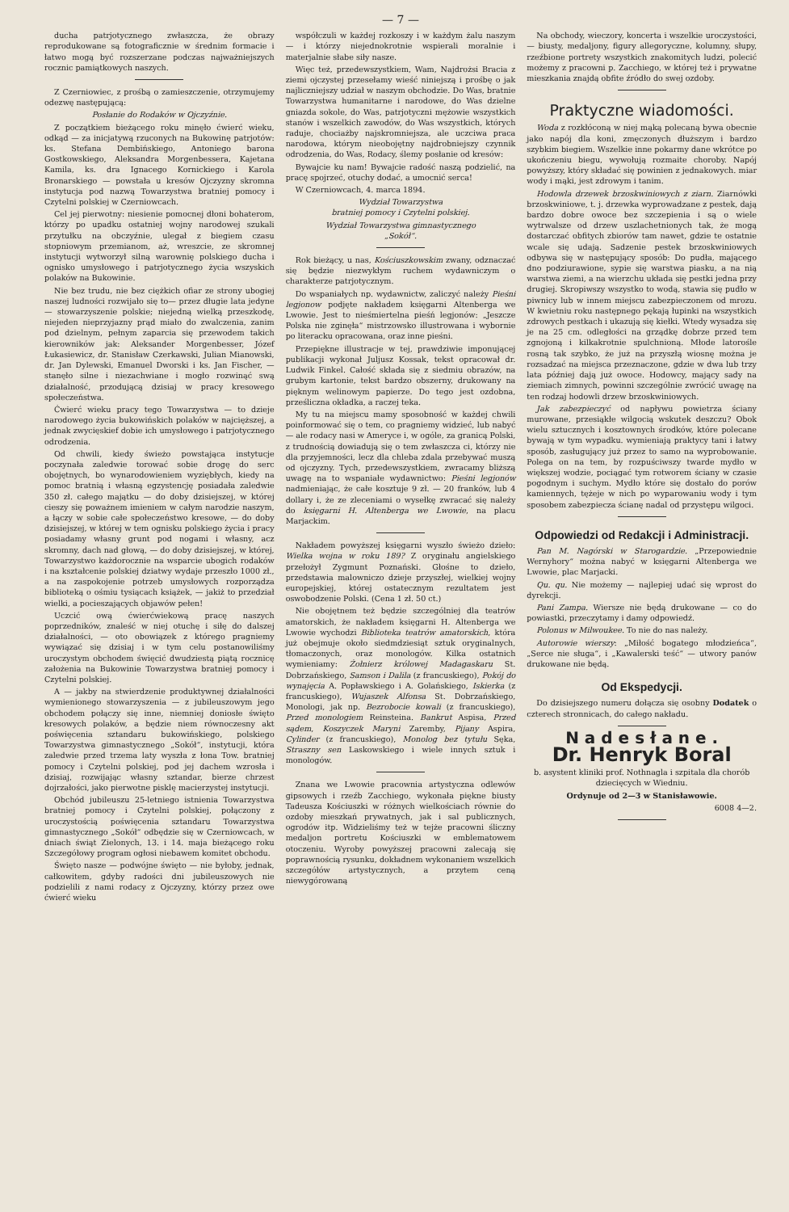— 7 —
ducha patrjotycznego zwłaszcza, że obrazy reprodukowane są fotograficznie w średnim formacie i łatwo mogą być rozszerzane podczas najważniejszych rocznic pamiątkowych naszych.
Z Czerniowiec, z prośbą o zamieszczenie, otrzymujemy odezwę następującą:
Posłanie do Rodaków w Ojczyźnie.
Z początkiem bieżącego roku minęło ćwierć wieku, odkąd — za inicjatywą rzuconych na Bukowinę patrjotów: ks. Stefana Dembińskiego, Antoniego barona Gostkowskiego, Aleksandra Morgenbessera, Kajetana Kamila, ks. dra Ignacego Kornickiego i Karola Bronarskiego — powstała u kresów Ojczyzny skromna instytucja pod nazwą Towarzystwa bratniej pomocy i Czytelni polskiej w Czerniowcach.
Cel jej pierwotny: niesienie pomocnej dłoni bohaterom, którzy po upadku ostatniej wojny narodowej szukali przytułku na obczyźnie, ulegał z biegiem czasu stopniowym przemianom, aż, wreszcie, ze skromnej instytucji wytworzył silną warownię polskiego ducha i ognisko umysłowego i patrjotycznego życia wszyskich polaków na Bukowinie.
Nie bez trudu, nie bez ciężkich ofiar ze strony ubogiej naszej ludności rozwijało się to— przez długie lata jedyne — stowarzyszenie polskie; niejedną wielką przeszkodę, niejeden nieprzyjazny prąd miało do zwalczenia, zanim pod dzielnym, pełnym zaparcia się przewodem takich kierowników jak: Aleksander Morgenbesser, Józef Łukasiewicz, dr. Stanisław Czerkawski, Julian Mianowski, dr. Jan Dylewski, Emanuel Dworski i ks. Jan Fischer, — stanęło silne i niezachwiane i mogło rozwinąć swą działalność, przodującą dzisiaj w pracy kresowego społeczeństwa.
Ćwierć wieku pracy tego Towarzystwa — to dzieje narodowego życia bukowińskich polaków w najcięższej, a jednak zwycięskief dobie ich umysłowego i patrjotycznego odrodzenia.
Od chwili, kiedy świeżo powstająca instytucje poczynała zaledwie torować sobie drogę do serc obojętnych, bo wynarodowieniem wyziębłych, kiedy na pomoc bratnią i własną egzystencję posiadała zaledwie 350 zł. całego majątku — do doby dzisiejszej, w której cieszy się poważnem imieniem w całym narodzie naszym, a łączy w sobie całe społeczeństwo kresowe, — do doby dzisiejszej, w której w tem ognisku polskiego życia i pracy posiadamy własny grunt pod nogami i własny, acz skromny, dach nad głową, — do doby dzisiejszej, w której, Towarzystwo każdorocznie na wsparcie ubogich rodaków i na kształcenie polskiej dziatwy wydaje przeszło 1000 zł., a na zaspokojenie potrzeb umysłowych rozporządza biblioteką o ośmiu tysiącach książek, — jakiż to przedział wielki, a pocieszających objawów pełen!
Uczcić ową ćwierćwiekową pracę naszych poprzedników, znaleść w niej otuchę i siłę do dalszej działalności, — oto obowiązek z którego pragniemy wywiązać się dzisiaj i w tym celu postanowiliśmy uroczystym obchodem święcić dwudziestą piątą rocznicę założenia na Bukowinie Towarzystwa bratniej pomocy i Czytelni polskiej.
A — jakby na stwierdzenie produktywnej działalności wymienionego stowarzyszenia — z jubileuszowym jego obchodem połączy się inne, niemniej doniosłe święto kresowych polaków, a będzie niem równoczesny akt poświęcenia sztandaru bukowińskiego, polskiego Towarzystwa gimnastycznego „Sokół“, instytucji, która zaledwie przed trzema laty wyszła z łona Tow. bratniej pomocy i Czytelni polskiej, pod jej dachem wzrosła i dzisiaj, rozwijając własny sztandar, bierze chrzest dojrzałości, jako pierwotne pisklę macierzystej instytucji.
Obchód jubileuszu 25-letniego istnienia Towarzystwa bratniej pomocy i Czytelni polskiej, połączony z uroczystością poświęcenia sztandaru Towarzystwa gimnastycznego „Sokół“ odbędzie się w Czerniowcach, w dniach świąt Zielonych, 13. i 14. maja bieżącego roku Szczegółowy program ogłosi niebawem komitet obchodu.
Święto nasze — podwójne święto — nie byłoby, jednak, całkowitem, gdyby radości dni jubileuszowych nie podzielili z nami rodacy z Ojczyzny, którzy przez owe ćwierć wieku
współczuli w każdej rozkoszy i w każdym żalu naszym — i którzy niejednokrotnie wspierali moralnie i materjalnie słabe siły nasze.
Więc też, przedewszystkiem, Wam, Najdrożsi Bracia z ziemi ojczystej przesełamy wieść niniejszą i prośbę o jak najliczniejszy udział w naszym obchodzie. Do Was, bratnie Towarzystwa humanitarne i narodowe, do Was dzielne gniazda sokole, do Was, patrjotyczni mężowie wszystkich stanów i wszelkich zawodów, do Was wszystkich, których raduje, chociażby najskromniejsza, ale uczciwa praca narodowa, którym nieobojętny najdrobniejszy czynnik odrodzenia, do Was, Rodacy, ślemy posłanie od kresów:
Bywajcie ku nam! Bywajcie radość naszą podzielić, na pracę spojrzeć, otuchy dodać, a umocnić serca!
W Czerniowcach, 4. marca 1894.
Wydział Towarzystwa
bratniej pomocy i Czytelni polskiej.
Wydział Towarzystwa gimnastycznego
„Sokół“.
Rok bieżący, u nas, Kościuszkowskim zwany, odznaczać się będzie niezwykłym ruchem wydawniczym o charakterze patrjotycznym.
Do wspaniałych np. wydawnictw, zaliczyć należy Pieśni legjonow podjęte nakładem księgarni Altenberga we Lwowie. Jest to nieśmiertelna pieśń legjonów: „Jeszcze Polska nie zginęła“ mistrzowsko illustrowana i wybornie po literacku opracowana, oraz inne pieśni.
Przepiękne illustracje w tej, prawdziwie imponującej publikacji wykonał Juljusz Kossak, tekst opracował dr. Ludwik Finkel. Całość składa się z siedmiu obrazów, na grubym kartonie, tekst bardzo obszerny, drukowany na pięknym welinowym papierze. Do tego jest ozdobna, prześliczna okładka, a raczej teka.
My tu na miejscu mamy sposobność w każdej chwili poinformować się o tem, co pragniemy widzieć, lub nabyć — ale rodacy nasi w Ameryce i, w ogóle, za granicą Polski, z trudnością dowiadują się o tem zwłaszcza ci, którzy nie dla przyjemności, lecz dla chleba zdala przebywać muszą od ojczyzny. Tych, przedewszystkiem, zwracamy bliższą uwagę na to wspaniałe wydawnictwo: Pieśni legjonów nadmieniając, że całe kosztuje 9 zł. — 20 franków, lub 4 dollary i, że ze zleceniami o wysełkę zwracać się należy do księgarni H. Altenberga we Lwowie, na placu Marjackim.
Nakładem powyższej księgarni wyszło świeżo dzieło: Wielka wojna w roku 189? Z oryginału angielskiego przełożył Zygmunt Poznański. Głośne to dzieło, przedstawia malowniczo dzieje przyszłej, wielkiej wojny europejskiej, której ostatecznym rezultatem jest oswobodzenie Polski. (Cena 1 zł. 50 ct.)
Nie obojętnem też będzie szczególniej dla teatrów amatorskich, że nakładem księgarni H. Altenberga we Lwowie wychodzi Biblioteka teatrów amatorskich, która już obejmuje około siedmdziesiąt sztuk oryginalnych, tłomaczonych, oraz monologów. Kilka ostatnich wymieniamy: Żołnierz królowej Madagaskaru St. Dobrzańskiego, Samson i Dalila (z francuskiego), Pokój do wynajęcia A. Popławskiego i A. Golańskiego, Iskierka (z francuskiego), Wujaszek Alfonsa St. Dobrzańskiego, Monologi, jak np. Bezrobocie kowali (z francuskiego), Przed monologiem Reinsteina. Bankrut Aspisa, Przed sądem, Koszyczek Maryni Zaremby, Pijany Aspira, Cylinder (z francuskiego), Monolog bez tytułu Sęka, Straszny sen Laskowskiego i wiele innych sztuk i monologów.
Znana we Lwowie pracownia artystyczna odlewów gipsowych i rzeźb Zacchiego, wykonała piękne biusty Tadeusza Kościuszki w różnych wielkościach równie do ozdoby mieszkań prywatnych, jak i sal publicznych, ogrodów itp. Widzieliśmy też w tejże pracowni śliczny medaljon portretu Kościuszki w emblematowem otoczeniu. Wyroby powyższej pracowni zalecają się poprawnością rysunku, dokładnem wykonaniem wszelkich szczegółów artystycznych, a przytem ceną niewygórowaną
Na obchody, wieczory, koncerta i wszelkie uroczystości, — biusty, medaljony, figury allegoryczne, kolumny, słupy, rzeźbione portrety wszystkich znakomitych ludzi, polecić możemy z pracowni p. Zacchiego, w której też i prywatne mieszkania znajdą obfite źródło do swej ozdoby.
Praktyczne wiadomości.
Woda z rozkłóconą w niej mąką polecaną bywa obecnie jako napój dla koni, zmęczonych dłuższym i bardzo szybkim biegiem. Wszelkie inne pokarmy dane wkrótce po ukończeniu biegu, wywołują rozmaite choroby. Napój powyższy, który składać się powinien z jednakowych. miar wody i mąki, jest zdrowym i tanim.
Hodowla drzewek brzoskwiniowych z ziarn. Ziarnówki brzoskwiniowe, t. j. drzewka wyprowadzane z pestek, dają bardzo dobre owoce bez szczepienia i są o wiele wytrwalsze od drzew uszlachetnionych tak, że mogą dostarczać obfitych zbiorów tam nawet, gdzie te ostatnie wcale się udają. Sadzenie pestek brzoskwiniowych odbywa się w następujący sposób: Do pudła, mającego dno podziurawione, sypie się warstwa piasku, a na nią warstwa ziemi, a na wierzchu układa się pestki jedna przy drugiej. Skropiwszy wszystko to wodą, stawia się pudło w piwnicy lub w innem miejscu zabezpieczonem od mrozu. W kwietniu roku następnego pękają łupinki na wszystkich zdrowych pestkach i ukazują się kiełki. Wtedy wysadza się je na 25 cm. odległości na grządkę dobrze przed tem zgnojoną i kilkakrotnie spulchnioną. Młode latorośle rosną tak szybko, że już na przyszłą wiosnę można je rozsadzać na miejsca przeznaczone, gdzie w dwa lub trzy lata później dają już owoce. Hodowcy, mający sady na ziemiach zimnych, powinni szczególnie zwrócić uwagę na ten rodzaj hodowli drzew brzoskwiniowych.
Jak zabezpieczyć od napływu powietrza ściany murowane, przesiąkłe wilgocią wskutek deszczu? Obok wielu sztucznych i kosztownych środków, które polecane bywają w tym wypadku. wymieniają praktycy tani i łatwy sposób, zasługujący już przez to samo na wyprobowanie. Polega on na tem, by rozpuściwszy twarde mydło w większej wodzie, pociągać tym rotworem ściany w czasie pogodnym i suchym. Mydło które się dostało do porów kamiennych, tężeje w nich po wyparowaniu wody i tym sposobem zabezpiecza ścianę nadal od przystępu wilgoci.
Odpowiedzi od Redakcji i Administracji.
Pan M. Nagórski w Starogardzie. „Przepowiednie Wernyhory“ można nabyć w księgarni Altenberga we Lwowie, plac Marjacki.
Qu. qu. Nie możemy — najlepiej udać się wprost do dyrekcji.
Pani Zampa. Wiersze nie będą drukowane — co do powiastki, przeczytamy i damy odpowiedź.
Polonus w Milwoukee. To nie do nas należy.
Autorowie wierszy: „Miłość bogatego młodzieńca“, „Serce nie sługa“, i „Kawalerski teść“ — utwory panów drukowane nie będą.
Od Ekspedycji.
Do dzisiejszego numeru dołącza się osobny Dodatek o czterech stronnicach, do całego nakładu.
N a d e s ł a n e .
Dr. Henryk Boral
b. asystent kliniki prof. Nothnagla i szpitala dla chorób dziecięcych w Wiedniu.
Ordynuje od 2—3 w Stanisławowie.
6008 4—2.